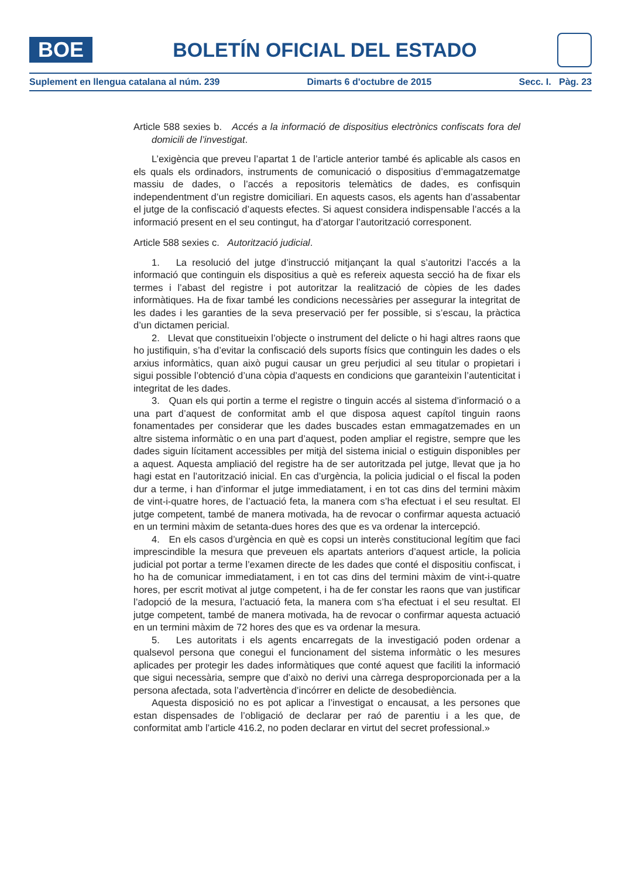BOE
BOLETÍN OFICIAL DEL ESTADO
Suplement en llengua catalana al núm. 239 Dimarts 6 d'octubre de 2015 Secc. I. Pàg. 23
Article 588 sexies b. Accés a la informació de dispositius electrònics confiscats fora del domicili de l’investigat.
L’exigència que preveu l’apartat 1 de l’article anterior també és aplicable als casos en els quals els ordinadors, instruments de comunicació o dispositius d’emmagatzematge massiu de dades, o l’accés a repositoris telemàtics de dades, es confisquin independentment d’un registre domiciliari. En aquests casos, els agents han d’assabentar el jutge de la confiscació d’aquests efectes. Si aquest considera indispensable l’accés a la informació present en el seu contingut, ha d’atorgar l’autorització corresponent.
Article 588 sexies c. Autorització judicial.
1. La resolució del jutge d’instrucció mitjançant la qual s’autoritzi l’accés a la informació que continguin els dispositius a què es refereix aquesta secció ha de fixar els termes i l’abast del registre i pot autoritzar la realització de còpies de les dades informàtiques. Ha de fixar també les condicions necessàries per assegurar la integritat de les dades i les garanties de la seva preservació per fer possible, si s’escau, la pràctica d’un dictamen pericial.
2. Llevat que constitueixin l’objecte o instrument del delicte o hi hagi altres raons que ho justifiquin, s’ha d’evitar la confiscació dels suports físics que continguin les dades o els arxius informàtics, quan això pugui causar un greu perjudici al seu titular o propietari i sigui possible l’obtenció d’una còpia d’aquests en condicions que garanteixin l’autenticitat i integritat de les dades.
3. Quan els qui portin a terme el registre o tinguin accés al sistema d’informació o a una part d’aquest de conformitat amb el que disposa aquest capítol tinguin raons fonamentades per considerar que les dades buscades estan emmagatzemades en un altre sistema informàtic o en una part d’aquest, poden ampliar el registre, sempre que les dades siguin lícitament accessibles per mitjà del sistema inicial o estiguin disponibles per a aquest. Aquesta ampliació del registre ha de ser autoritzada pel jutge, llevat que ja ho hagi estat en l’autorització inicial. En cas d’urgència, la policia judicial o el fiscal la poden dur a terme, i han d’informar el jutge immediatament, i en tot cas dins del termini màxim de vint-i-quatre hores, de l’actuació feta, la manera com s’ha efectuat i el seu resultat. El jutge competent, també de manera motivada, ha de revocar o confirmar aquesta actuació en un termini màxim de setanta-dues hores des que es va ordenar la intercepció.
4. En els casos d’urgència en què es copsi un interès constitucional legítim que faci imprescindible la mesura que preveuen els apartats anteriors d’aquest article, la policia judicial pot portar a terme l’examen directe de les dades que conté el dispositiu confiscat, i ho ha de comunicar immediatament, i en tot cas dins del termini màxim de vint-i-quatre hores, per escrit motivat al jutge competent, i ha de fer constar les raons que van justificar l’adopció de la mesura, l’actuació feta, la manera com s’ha efectuat i el seu resultat. El jutge competent, també de manera motivada, ha de revocar o confirmar aquesta actuació en un termini màxim de 72 hores des que es va ordenar la mesura.
5. Les autoritats i els agents encarregats de la investigació poden ordenar a qualsevol persona que conegui el funcionament del sistema informàtic o les mesures aplicades per protegir les dades informàtiques que conté aquest que faciliti la informació que sigui necessària, sempre que d’això no derivi una càrrega desproporcionada per a la persona afectada, sota l’advertència d’incórrer en delicte de desobediència.
Aquesta disposició no es pot aplicar a l’investigat o encausat, a les persones que estan dispensades de l’obligació de declarar per raó de parentiu i a les que, de conformitat amb l’article 416.2, no poden declarar en virtut del secret professional.»